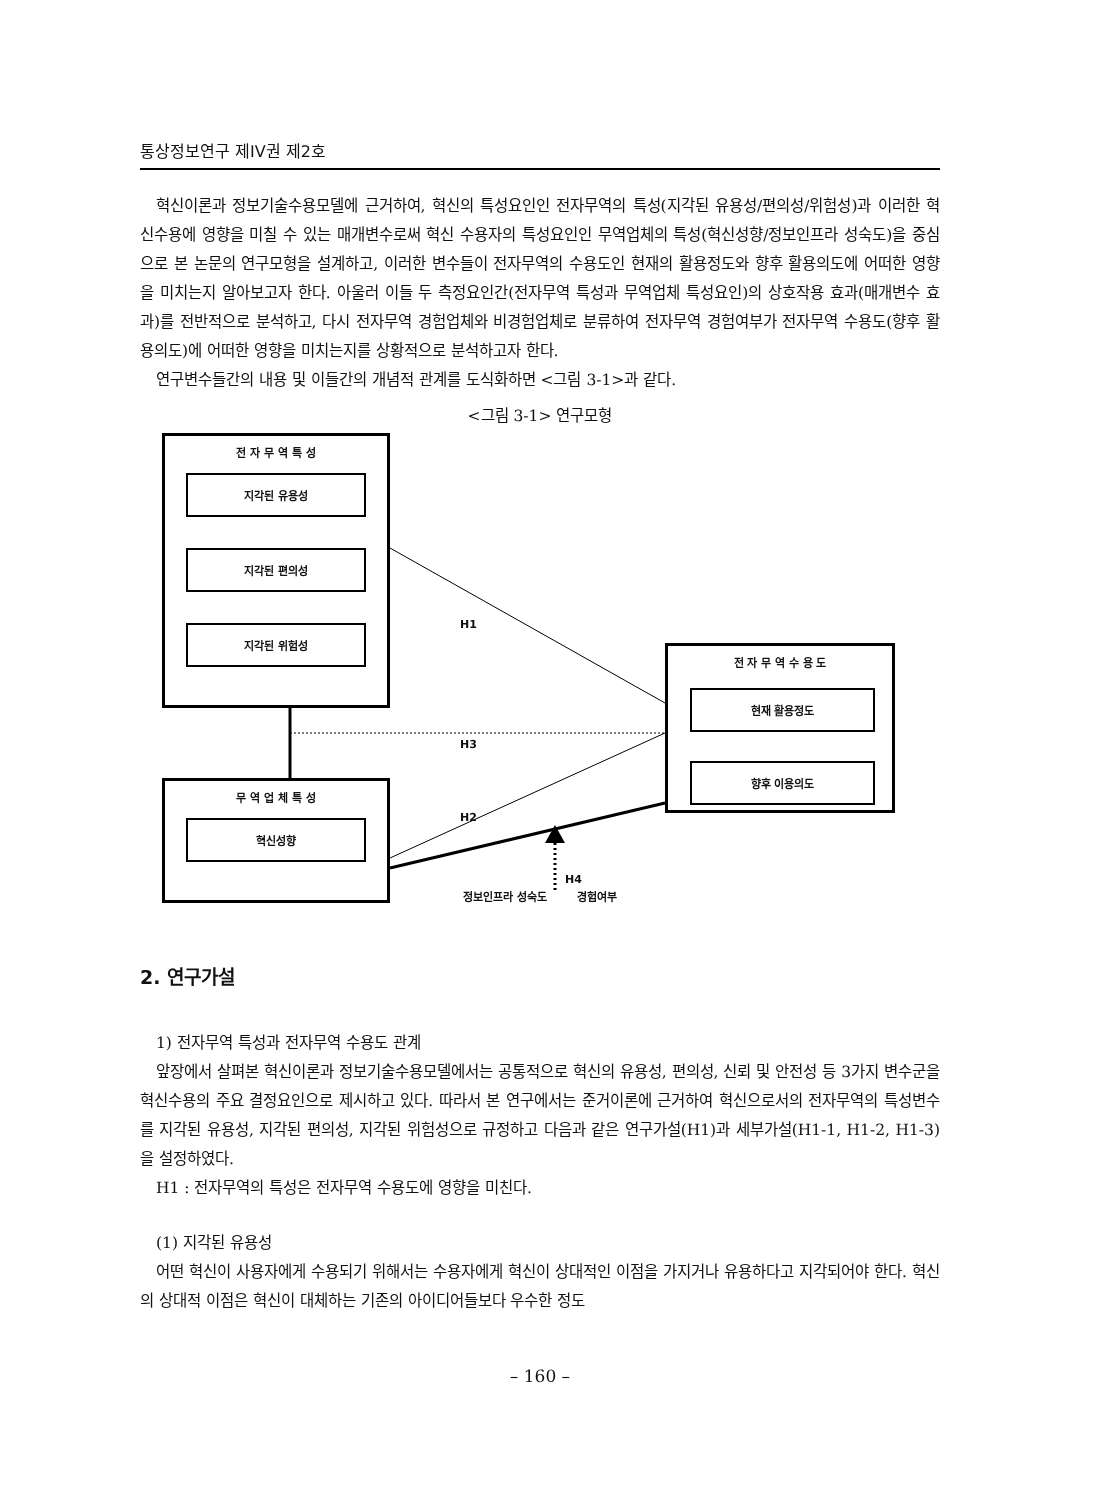통상정보연구 제IV권 제2호
혁신이론과 정보기술수용모델에 근거하여, 혁신의 특성요인인 전자무역의 특성(지각된 유용성/편의성/위험성)과 이러한 혁신수용에 영향을 미칠 수 있는 매개변수로써 혁신 수용자의 특성요인인 무역업체의 특성(혁신성향/정보인프라 성숙도)을 중심으로 본 논문의 연구모형을 설계하고, 이러한 변수들이 전자무역의 수용도인 현재의 활용정도와 향후 활용의도에 어떠한 영향을 미치는지 알아보고자 한다. 아울러 이들 두 측정요인간(전자무역 특성과 무역업체 특성요인)의 상호작용 효과(매개변수 효과)를 전반적으로 분석하고, 다시 전자무역 경험업체와 비경험업체로 분류하여 전자무역 경험여부가 전자무역 수용도(향후 활용의도)에 어떠한 영향을 미치는지를 상황적으로 분석하고자 한다.
연구변수들간의 내용 및 이들간의 개념적 관계를 도식화하면 <그림 3-1>과 같다.
<그림 3-1> 연구모형
전 자 무 역 특 성
지각된 유용성
지각된 편의성
지각된 위험성 H1
H3
H2
H4
전 자 무 역 수 용 도
현재 활용정도
향후 이용의도
무 역 업 체 특 성
혁신성향
정보인프라 성숙도 경험여부
2. 연구가설
1) 전자무역 특성과 전자무역 수용도 관계
앞장에서 살펴본 혁신이론과 정보기술수용모델에서는 공통적으로 혁신의 유용성, 편의성, 신뢰 및 안전성 등 3가지 변수군을 혁신수용의 주요 결정요인으로 제시하고 있다. 따라서 본 연구에서는 준거이론에 근거하여 혁신으로서의 전자무역의 특성변수를 지각된 유용성, 지각된 편의성, 지각된 위험성으로 규정하고 다음과 같은 연구가설(H1)과 세부가설(H1-1, H1-2, H1-3)을 설정하였다.
H1 : 전자무역의 특성은 전자무역 수용도에 영향을 미친다.
(1) 지각된 유용성
어떤 혁신이 사용자에게 수용되기 위해서는 수용자에게 혁신이 상대적인 이점을 가지거나 유용하다고 지각되어야 한다. 혁신의 상대적 이점은 혁신이 대체하는 기존의 아이디어들보다 우수한 정도
– 160 –